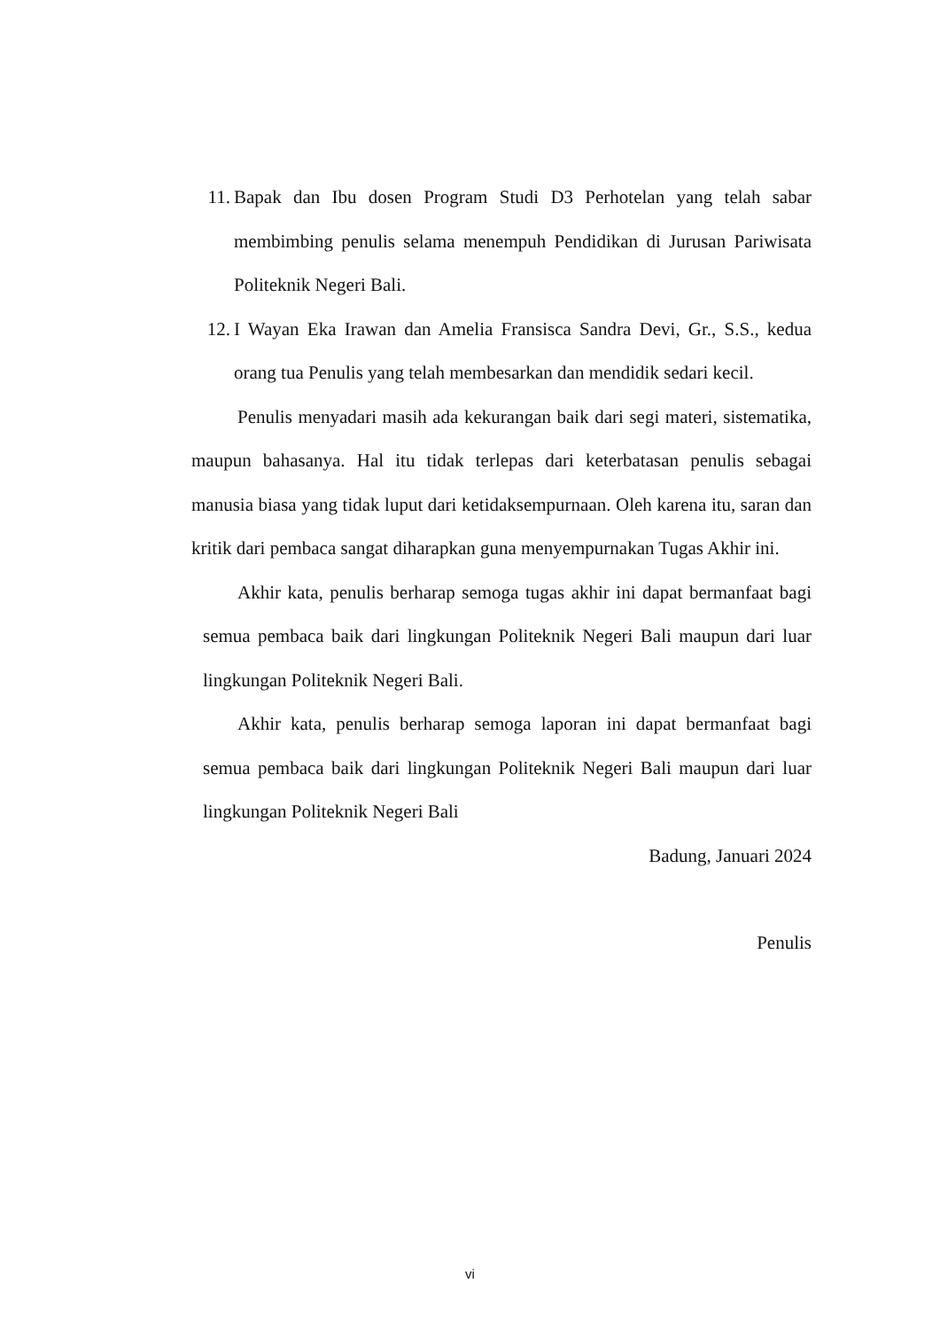11. Bapak dan Ibu dosen Program Studi D3 Perhotelan yang telah sabar membimbing penulis selama menempuh Pendidikan di Jurusan Pariwisata Politeknik Negeri Bali.
12. I Wayan Eka Irawan dan Amelia Fransisca Sandra Devi, Gr., S.S., kedua orang tua Penulis yang telah membesarkan dan mendidik sedari kecil.
Penulis menyadari masih ada kekurangan baik dari segi materi, sistematika, maupun bahasanya. Hal itu tidak terlepas dari keterbatasan penulis sebagai manusia biasa yang tidak luput dari ketidaksempurnaan. Oleh karena itu, saran dan kritik dari pembaca sangat diharapkan guna menyempurnakan Tugas Akhir ini.
Akhir kata, penulis berharap semoga tugas akhir ini dapat bermanfaat bagi semua pembaca baik dari lingkungan Politeknik Negeri Bali maupun dari luar lingkungan Politeknik Negeri Bali.
Akhir kata, penulis berharap semoga laporan ini dapat bermanfaat bagi semua pembaca baik dari lingkungan Politeknik Negeri Bali maupun dari luar lingkungan Politeknik Negeri Bali
Badung, Januari 2024
Penulis
vi